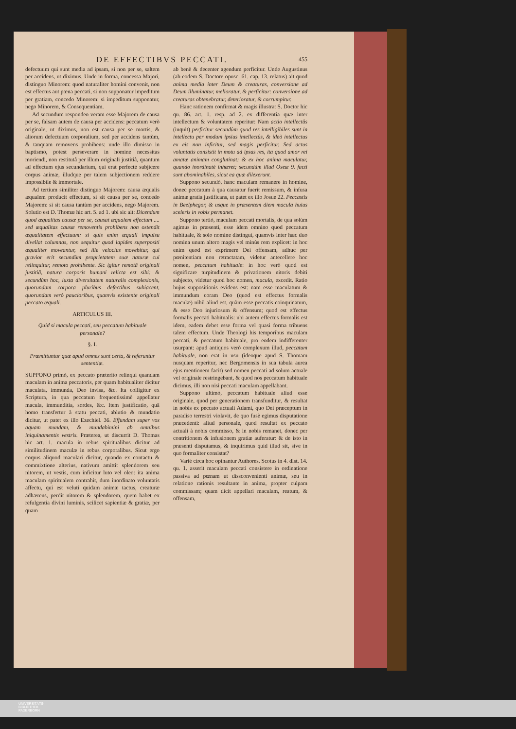DE EFFECTIBVS PECCATI. 455
defectuum qui sunt media ad ipsam, si non per se, saltem per accidens, ut diximus. Unde in forma, concessa Majori, distinguo Minorem: quod naturaliter homini convenit, non est effectus aut pœna peccati, si non supponatur impeditum per gratiam, concedo Minorem: si impeditum supponatur, nego Minorem, & Consequentiam.
Ad secundum respondeo veram esse Majorem de causa per se, falsam autem de causa per accidens: peccatum verò originale, ut diximus, non est causa per se mortis, & aliorum defectuum corporalium, sed per accidens tantùm, & tanquam removens prohibens: unde illo dimisso in baptismo, potest perseverare in homine necessitas moriendi, non restitutâ per illum originali justitiâ, quantum ad effectum ejus secundarium, qui erat perfectè subjicere corpus animæ, illudque per talem subjectionem reddere impossibile & immortale.
Ad tertium similiter distinguo Majorem: causa æqualis æqualem producit effectum, si sit causa per se, concedo Majorem: si sit causa tantùm per accidens, nego Majorem. Solutio est D. Thomæ hic art. 5. ad 1. ubi sic ait: Dicendum quod æqualitas causæ per se, causat æqualem effectum .... sed æqualitas causæ removentis prohibens non ostendit æqualitatem effectuum: si quis enim æquali impulsu divellat columnas, non sequitur quod lapides superpositi æqualiter moveantur, sed ille velocius movebitur, qui gravior erit secundùm proprietatem suæ naturæ cui relinquitur, remoto prohibente. Sic igitur remotâ originali justitiâ, natura corporis humani relicta est sibi: & secundùm hoc, iuxta diversitatem naturalis complexionis, quorundam corpora pluribus defectibus subiacent, quorundam verò paucioribus, quamvis existente originali peccato æquali.
ARTICULUS III.
Quid si macula peccati, seu peccatum habituale personale?
§. I.
Præmittuntur quæ apud omnes sunt certa, & referuntur sententiæ.
SUPPONO primò, ex peccato præterito relinqui quandam maculam in anima peccatoris, per quam habitualiter dicitur maculata, immunda, Deo invisa, &c. Ita colligitur ex Scriptura, in qua peccatum frequentissimè appellatur macula, immunditia, sordes, &c. Item justificatio, quâ homo transfertur à statu peccati, ablutio & mundatio dicitur, ut patet ex illo Ezechiel. 36. Effundam super vos aquam mundam, & mundabimini ab omnibus iniquinamentis vestris. Præterea, ut discurrit D. Thomas hic art. 1. macula in rebus spiritualibus dicitur ad similitudinem maculæ in rebus corporalibus. Sicut ergo corpus aliquod maculari dicitur, quando ex contactu & commixtione alterius, nativum amittit splendorem seu nitorem, ut vestis, cum inficitur luto vel oleo: ita anima maculam spiritualem contrahit, dum inordinato voluntatis affectu, qui est veluti quidam animæ tactus, creaturæ adhærens, perdit nitorem & splendorem, quem habet ex refulgentia divini luminis, scilicet sapientiæ & gratiæ, per quam
ab benè & decenter agendum perficitur. Unde Augustinus (ab eodem S. Doctore opusc. 61. cap. 13. relatus) ait quod anima media inter Deum & creaturas, conversione ad Deum illuminatur, melioratur, & perficitur: conversione ad creaturas obtenebratur, deterioratur, & corrumpitur.
Hanc rationem confirmat & magis illustrat S. Doctor hic qu. 86. art. 1. resp. ad 2. ex differentia quæ inter intellectum & voluntatem reperitur: Nam actio intellectûs (inquit) perficitur secundùm quod res intelligibiles sunt in intellectu per modum ipsius intellectûs, & ideò intellectus ex eis non inficitur, sed magis perficitur. Sed actus voluntatis consistit in motu ad ipsas res, ita quod amor rei amatæ animam conglutinat: & ex hoc anima maculatur, quando inordinatè inhæret; secundùm illud Oseæ 9. facti sunt abominabiles, sicut ea quæ dilexerunt.
Suppono secundò, hanc maculam remanere in homine, donec peccatum à qua causatur fuerit remissum, & infusa animæ gratia justificans, ut patet ex illo Josue 22. Peccastis in Beelphegor, & usque in præsentem diem macula huius sceleris in vobis permanet.
Suppono tertiò, maculam peccati mortalis, de qua solùm agimus in præsenti, esse idem omnino quod peccatum habituale, & solo nomine distingui, quamvis inter hæc duo nomina unum altero magis vel minùs rem explicet: in hoc enim quod est exprimere Dei offensam, adhuc per pœnitentiam non retractatam, videtur antecellere hoc nomen, peccatum habituale: in hoc verò quod est significare turpitudinem & privationem nitoris debiti subjecto, videtur quod hoc nomen, macula, excedit. Ratio hujus suppositionis evidens est: nam esse maculatum & immundum coram Deo (quod est effectus formalis maculæ) nihil aliud est, quàm esse peccatis coinquinatum, & esse Deo injuriosum & offensum; quod est effectus formalis peccati habitualis: ubi autem effectus formalis est idem, eadem debet esse forma vel quasi forma tribuens talem effectum. Unde Theologi his temporibus maculam peccati, & peccatum habituale, pro eodem indifferenter usurpant: apud antiquos verò complexum illud, peccatum habituale, non erat in usu (ideoque apud S. Thomam nusquam reperitur, nec Bergomensis in sua tabula aurea ejus mentionem facit) sed nomen peccati ad solum actuale vel originale restringebant, & quod nos peccatum habituale dicimus, illi non nisi peccati maculam appellabant.
Suppono ultimò, peccatum habituale aliud esse originale, quod per generationem transfunditur, & resultat in nobis ex peccato actuali Adami, quo Dei præceptum in paradiso terrestri violavit, de quo fusè egimus disputatione præcedenti: aliud personale, quod resultat ex peccato actuali à nobis commisso, & in nobis remanet, donec per contritionem & infusionem gratiæ auferatur: & de isto in præsenti disputamus, & inquirimus quid illud sit, sive in quo formaliter consistat?
Variè circa hoc opinantur Authores. Scotus in 4. dist. 14. qu. 1. asserit maculam peccati consistere in ordinatione passiva ad pœnam ut dissconvenienti animæ, seu in relatione rationis resultante in anima, propter culpam commissam; quam dicit appellari maculam, reatum, & offensam,
UNIVERSITÄTS-
BIBLIOTHEK
PADERBORN